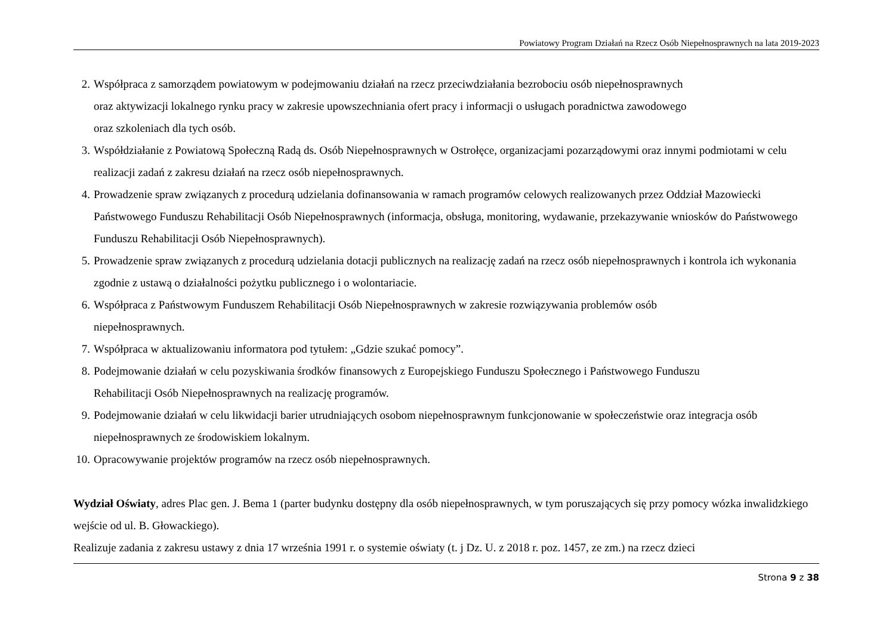Powiatowy Program Działań na Rzecz Osób Niepełnosprawnych na lata 2019-2023
2. Współpraca z samorządem powiatowym w podejmowaniu działań na rzecz przeciwdziałania bezrobociu osób niepełnosprawnych
oraz aktywizacji lokalnego rynku pracy w zakresie upowszechniania ofert pracy i informacji o usługach poradnictwa zawodowego
oraz szkoleniach dla tych osób.
3. Współdziałanie z Powiatową Społeczną Radą ds. Osób Niepełnosprawnych w Ostrołęce, organizacjami pozarządowymi oraz innymi podmiotami w celu realizacji zadań z zakresu działań na rzecz osób niepełnosprawnych.
4. Prowadzenie spraw związanych z procedurą udzielania dofinansowania w ramach programów celowych realizowanych przez Oddział Mazowiecki Państwowego Funduszu Rehabilitacji Osób Niepełnosprawnych (informacja, obsługa, monitoring, wydawanie, przekazywanie wniosków do Państwowego Funduszu Rehabilitacji Osób Niepełnosprawnych).
5. Prowadzenie spraw związanych z procedurą udzielania dotacji publicznych na realizację zadań na rzecz osób niepełnosprawnych i kontrola ich wykonania zgodnie z ustawą o działalności pożytku publicznego i o wolontariacie.
6. Współpraca z Państwowym Funduszem Rehabilitacji Osób Niepełnosprawnych w zakresie rozwiązywania problemów osób
niepełnosprawnych.
7. Współpraca w aktualizowaniu informatora pod tytułem: „Gdzie szukać pomocy”.
8. Podejmowanie działań w celu pozyskiwania środków finansowych z Europejskiego Funduszu Społecznego i Państwowego Funduszu
Rehabilitacji Osób Niepełnosprawnych na realizację programów.
9. Podejmowanie działań w celu likwidacji barier utrudniających osobom niepełnosprawnym funkcjonowanie w społeczeństwie oraz integracja osób niepełnosprawnych ze środowiskiem lokalnym.
10. Opracowywanie projektów programów na rzecz osób niepełnosprawnych.
Wydział Oświaty, adres Plac gen. J. Bema 1 (parter budynku dostępny dla osób niepełnosprawnych, w tym poruszających się przy pomocy wózka inwalidzkiego wejście od ul. B. Głowackiego).
Realizuje zadania z zakresu ustawy z dnia 17 września 1991 r. o systemie oświaty (t. j Dz. U. z 2018 r. poz. 1457, ze zm.) na rzecz dzieci
Strona 9 z 38